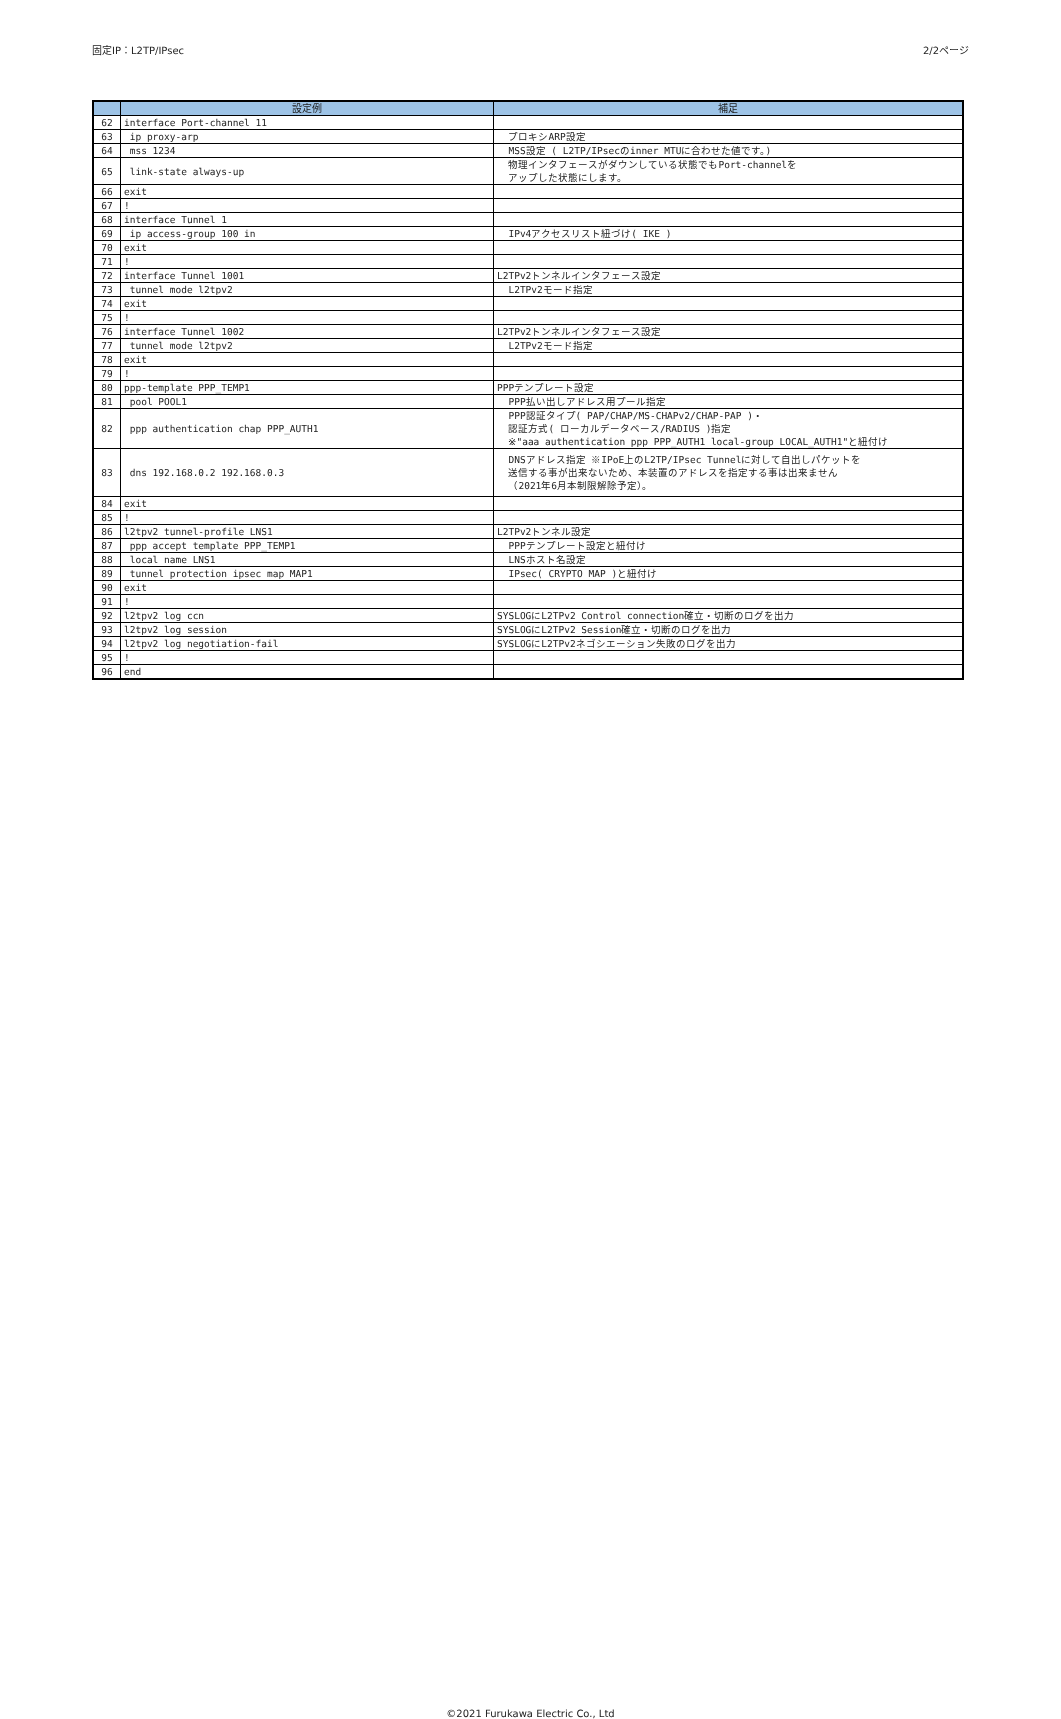固定IP：L2TP/IPsec 2/2ページ
| | 設定例 | 補足 |
| --- | --- | --- |
| 62 | interface Port-channel 11 | |
| 63 | ip proxy-arp | プロキシARP設定 |
| 64 | mss 1234 | MSS設定 ( L2TP/IPsecのinner MTUに合わせた値です。) |
| 65 | link-state always-up | 物理インタフェースがダウンしている状態でもPort-channelを アップした状態にします。 |
| 66 | exit | |
| 67 | ! | |
| 68 | interface Tunnel 1 | |
| 69 | ip access-group 100 in | IPv4アクセスリスト紐づけ( IKE ) |
| 70 | exit | |
| 71 | ! | |
| 72 | interface Tunnel 1001 | L2TPv2トンネルインタフェース設定 |
| 73 | tunnel mode l2tpv2 | L2TPv2モード指定 |
| 74 | exit | |
| 75 | ! | |
| 76 | interface Tunnel 1002 | L2TPv2トンネルインタフェース設定 |
| 77 | tunnel mode l2tpv2 | L2TPv2モード指定 |
| 78 | exit | |
| 79 | ! | |
| 80 | ppp-template PPP_TEMP1 | PPPテンプレート設定 |
| 81 | pool POOL1 | PPP払い出しアドレス用プール指定 |
| 82 | ppp authentication chap PPP_AUTH1 | PPP認証タイプ( PAP/CHAP/MS-CHAPv2/CHAP-PAP )・ 認証方式( ローカルデータベース/RADIUS )指定 ※"aaa authentication ppp PPP_AUTH1 local-group LOCAL_AUTH1"と紐付け |
| 83 | dns 192.168.0.2 192.168.0.3 | DNSアドレス指定 ※IPoE上のL2TP/IPsec Tunnelに対して自出しパケットを 送信する事が出来ないため、本装置のアドレスを指定する事は出来ません （2021年6月本制限解除予定）。 |
| 84 | exit | |
| 85 | ! | |
| 86 | l2tpv2 tunnel-profile LNS1 | L2TPv2トンネル設定 |
| 87 | ppp accept template PPP_TEMP1 | PPPテンプレート設定と紐付け |
| 88 | local name LNS1 | LNSホスト名設定 |
| 89 | tunnel protection ipsec map MAP1 | IPsec( CRYPTO MAP )と紐付け |
| 90 | exit | |
| 91 | ! | |
| 92 | l2tpv2 log ccn | SYSLOGにL2TPv2 Control connection確立・切断のログを出力 |
| 93 | l2tpv2 log session | SYSLOGにL2TPv2 Session確立・切断のログを出力 |
| 94 | l2tpv2 log negotiation-fail | SYSLOGにL2TPv2ネゴシエーション失敗のログを出力 |
| 95 | ! | |
| 96 | end | |
©2021 Furukawa Electric Co., Ltd